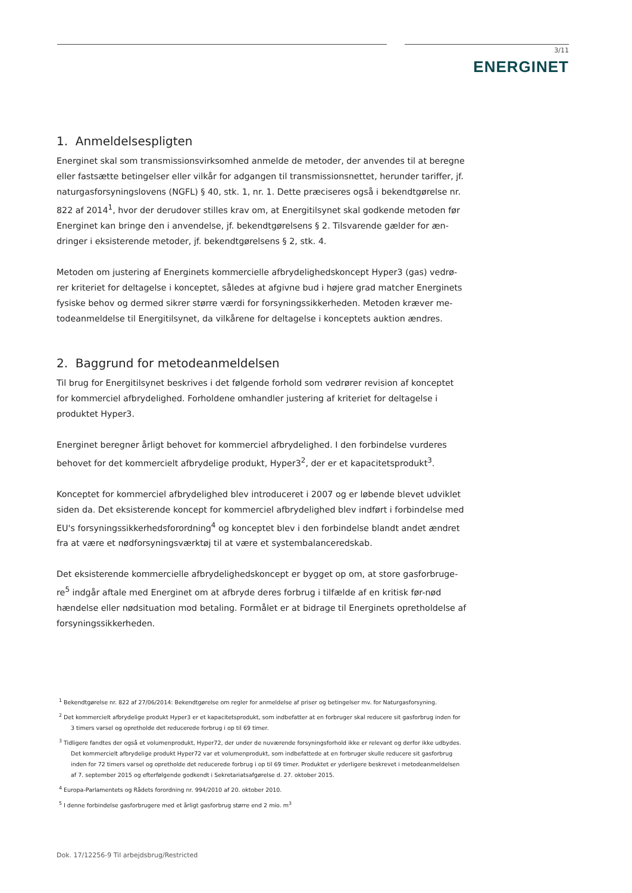3/11
ENERGINET
1. Anmeldelsespligten
Energinet skal som transmissionsvirksomhed anmelde de metoder, der anvendes til at beregne eller fastsætte betingelser eller vilkår for adgangen til transmissionsnettet, herunder tariffer, jf. naturgasforsyningslovens (NGFL) § 40, stk. 1, nr. 1. Dette præciseres også i bekendtgørelse nr. 822 af 2014<sup>1</sup>, hvor der derudover stilles krav om, at Energitilsynet skal godkende metoden før Energinet kan bringe den i anvendelse, jf. bekendtgørelsens § 2. Tilsvarende gælder for æn-dringer i eksisterende metoder, jf. bekendtgørelsens § 2, stk. 4.
Metoden om justering af Energinets kommercielle afbrydelighedskoncept Hyper3 (gas) vedrø-rer kriteriet for deltagelse i konceptet, således at afgivne bud i højere grad matcher Energinets fysiske behov og dermed sikrer større værdi for forsyningssikkerheden. Metoden kræver me-todeanmeldelse til Energitilsynet, da vilkårene for deltagelse i konceptets auktion ændres.
2. Baggrund for metodeanmeldelsen
Til brug for Energitilsynet beskrives i det følgende forhold som vedrører revision af konceptet for kommerciel afbrydelighed. Forholdene omhandler justering af kriteriet for deltagelse i produktet Hyper3.
Energinet beregner årligt behovet for kommerciel afbrydelighed. I den forbindelse vurderes behovet for det kommercielt afbrydelige produkt, Hyper3<sup>2</sup>, der er et kapacitetsprodukt<sup>3</sup>.
Konceptet for kommerciel afbrydelighed blev introduceret i 2007 og er løbende blevet udviklet siden da. Det eksisterende koncept for kommerciel afbrydelighed blev indført i forbindelse med EU's forsyningssikkerhedsforordning<sup>4</sup> og konceptet blev i den forbindelse blandt andet ændret fra at være et nødforsyningsværktøj til at være et systembalanceredskab.
Det eksisterende kommercielle afbrydelighedskoncept er bygget op om, at store gasforbruge-re<sup>5</sup> indgår aftale med Energinet om at afbryde deres forbrug i tilfælde af en kritisk før-nød hændelse eller nødsituation mod betaling. Formålet er at bidrage til Energinets opretholdelse af forsyningssikkerheden.
<sup>1</sup> Bekendtgørelse nr. 822 af 27/06/2014: Bekendtgørelse om regler for anmeldelse af priser og betingelser mv. for Naturgasforsyning.
<sup>2</sup> Det kommercielt afbrydelige produkt Hyper3 er et kapacitetsprodukt, som indbefatter at en forbruger skal reducere sit gasforbrug inden for 3 timers varsel og opretholde det reducerede forbrug i op til 69 timer.
<sup>3</sup> Tidligere fandtes der også et volumenprodukt, Hyper72, der under de nuværende forsyningsforhold ikke er relevant og derfor ikke udbydes. Det kommercielt afbrydelige produkt Hyper72 var et volumenprodukt, som indbefattede at en forbruger skulle reducere sit gasforbrug inden for 72 timers varsel og opretholde det reducerede forbrug i op til 69 timer. Produktet er yderligere beskrevet i metodeanmeldelsen af 7. september 2015 og efterfølgende godkendt i Sekretariatsafgørelse d. 27. oktober 2015.
<sup>4</sup> Europa-Parlamentets og Rådets forordning nr. 994/2010 af 20. oktober 2010.
<sup>5</sup> I denne forbindelse gasforbrugere med et årligt gasforbrug større end 2 mio. m<sup>3</sup>
Dok. 17/12256-9 Til arbejdsbrug/Restricted